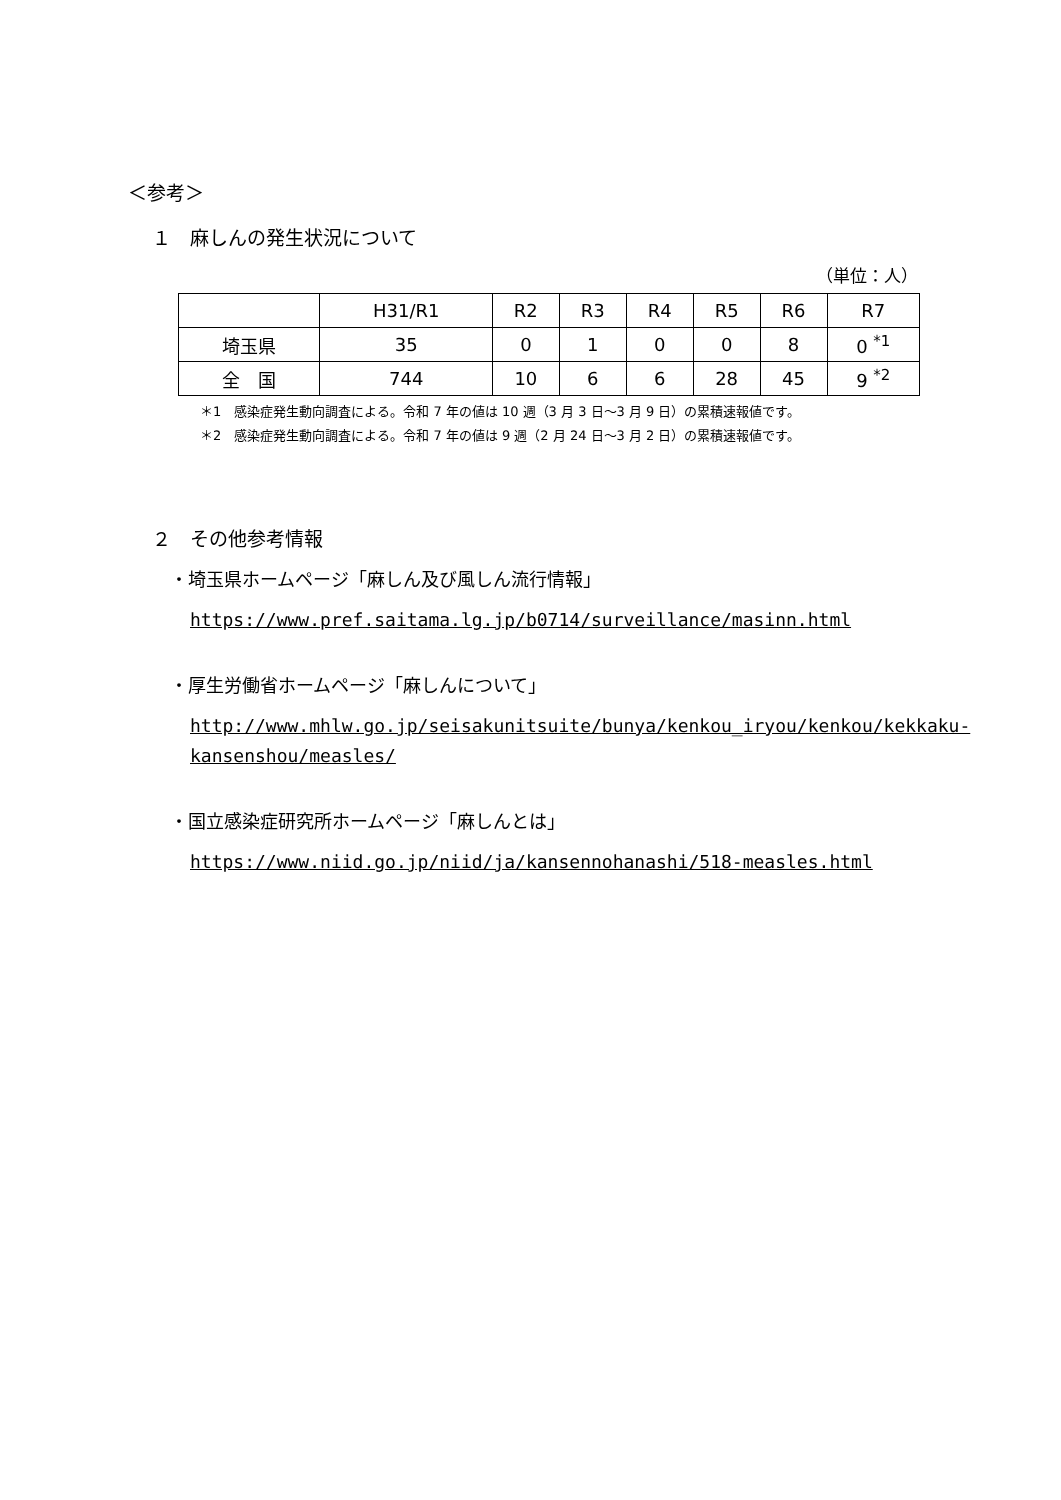＜参考＞
１　麻しんの発生状況について
（単位：人）
| | H31/R1 | R2 | R3 | R4 | R5 | R6 | R7 |
| --- | --- | --- | --- | --- | --- | --- | --- |
| 埼玉県 | 35 | 0 | 1 | 0 | 0 | 8 | 0 <sup>*1</sup> |
| 全 国 | 744 | 10 | 6 | 6 | 28 | 45 | 9 <sup>*2</sup> |
＊1　感染症発生動向調査による。令和 7 年の値は 10 週（3 月 3 日～3 月 9 日）の累積速報値です。
＊2　感染症発生動向調査による。令和 7 年の値は 9 週（2 月 24 日～3 月 2 日）の累積速報値です。
２　その他参考情報
・埼玉県ホームページ「麻しん及び風しん流行情報」
https://www.pref.saitama.lg.jp/b0714/surveillance/masinn.html
・厚生労働省ホームページ「麻しんについて」
http://www.mhlw.go.jp/seisakunitsuite/bunya/kenkou_iryou/kenkou/kekkaku-kansenshou/measles/
・国立感染症研究所ホームページ「麻しんとは」
https://www.niid.go.jp/niid/ja/kansennohanashi/518-measles.html